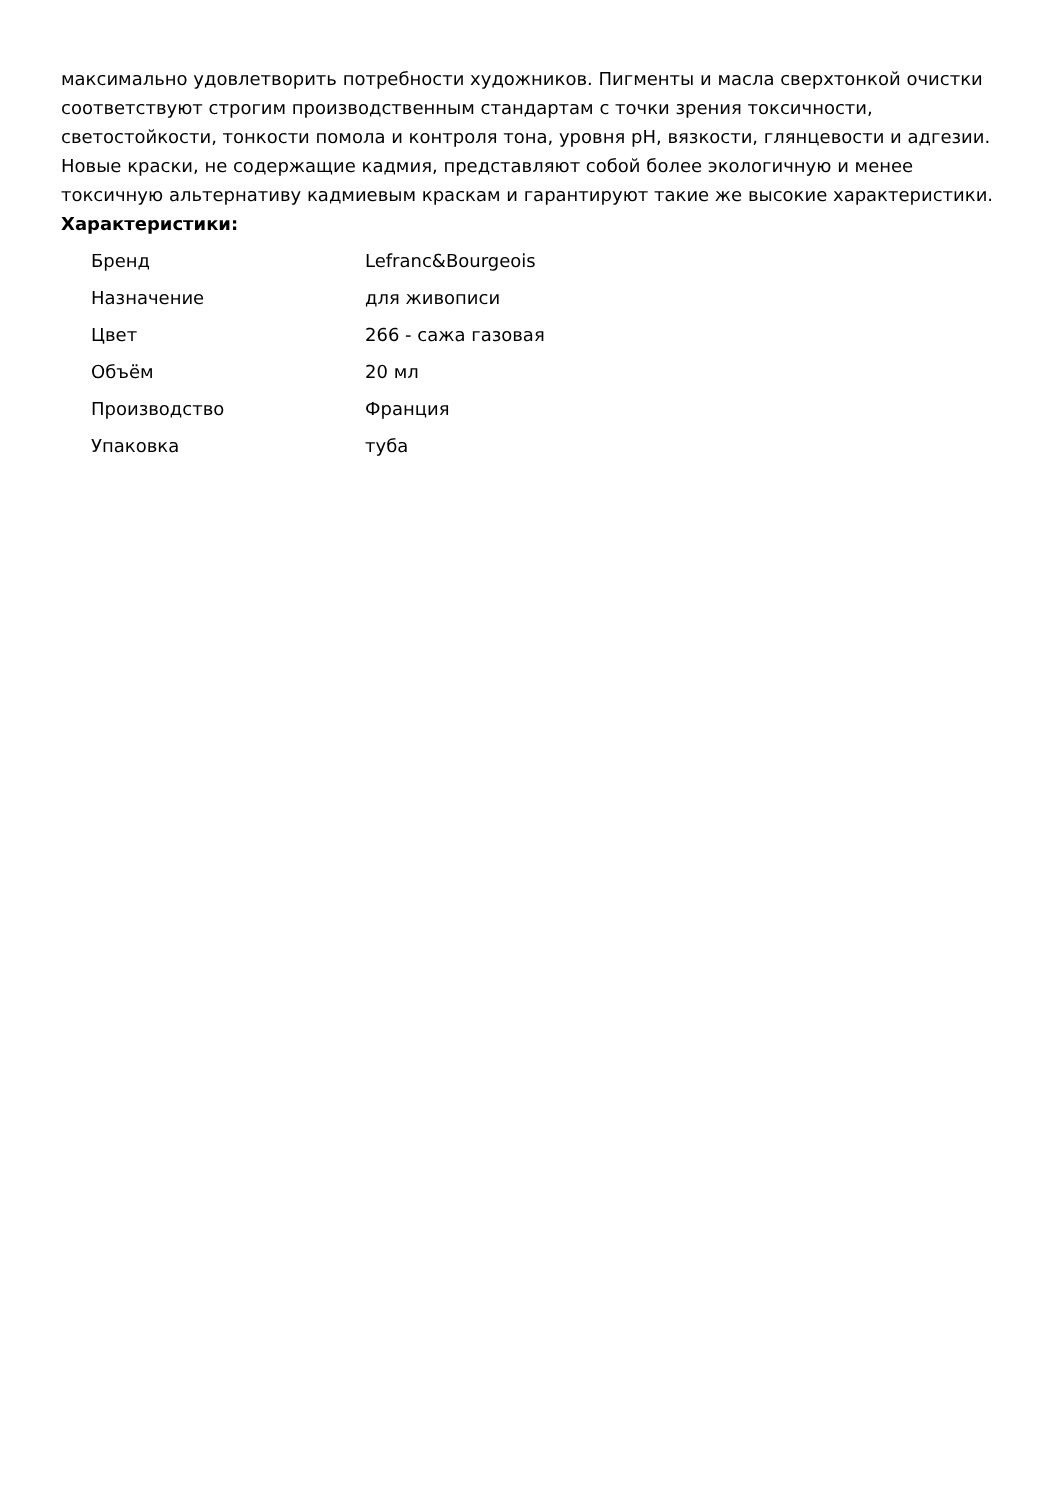максимально удовлетворить потребности художников. Пигменты и масла сверхтонкой очистки соответствуют строгим производственным стандартам с точки зрения токсичности, светостойкости, тонкости помола и контроля тона, уровня pH, вязкости, глянцевости и адгезии. Новые краски, не содержащие кадмия, представляют собой более экологичную и менее токсичную альтернативу кадмиевым краскам и гарантируют такие же высокие характеристики. Характеристики:
| Бренд | Lefranc&Bourgeois |
| Назначение | для живописи |
| Цвет | 266 - сажа газовая |
| Объём | 20 мл |
| Производство | Франция |
| Упаковка | туба |